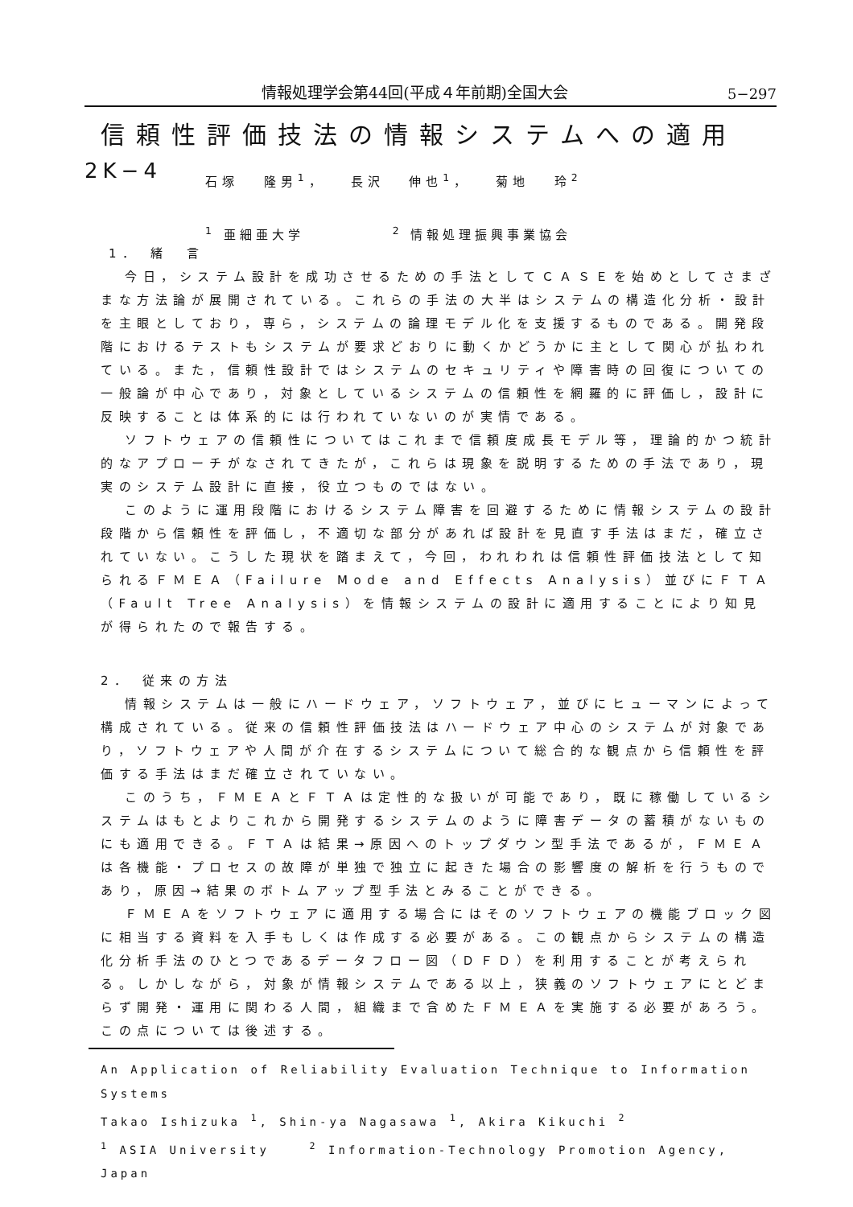情報処理学会第44回(平成４年前期)全国大会 5−297
信頼性評価技法の情報システムへの適用
2K−4
石塚 隆男<sup>1</sup>， 長沢 伸也<sup>1</sup>， 菊地 玲<sup>2</sup>
<sup>1</sup> 亜細亜大学 <sup>2</sup> 情報処理振興事業協会
1． 緒　言
今日，システム設計を成功させるための手法としてＣＡＳＥを始めとしてさまざまな方法論が展開されている。これらの手法の大半はシステムの構造化分析・設計を主眼としており，専ら，システムの論理モデル化を支援するものである。開発段階におけるテストもシステムが要求どおりに動くかどうかに主として関心が払われている。また，信頼性設計ではシステムのセキュリティや障害時の回復についての一般論が中心であり，対象としているシステムの信頼性を網羅的に評価し，設計に反映することは体系的には行われていないのが実情である。
ソフトウェアの信頼性についてはこれまで信頼度成長モデル等，理論的かつ統計的なアプローチがなされてきたが，これらは現象を説明するための手法であり，現実のシステム設計に直接，役立つものではない。
このように運用段階におけるシステム障害を回避するために情報システムの設計段階から信頼性を評価し，不適切な部分があれば設計を見直す手法はまだ，確立されていない。こうした現状を踏まえて，今回，われわれは信頼性評価技法として知られるＦＭＥＡ（Failure Mode and Effects Analysis）並びにＦＴＡ（Fault Tree Analysis）を情報システムの設計に適用することにより知見が得られたので報告する。
2． 従来の方法
情報システムは一般にハードウェア，ソフトウェア，並びにヒューマンによって構成されている。従来の信頼性評価技法はハードウェア中心のシステムが対象であり，ソフトウェアや人間が介在するシステムについて総合的な観点から信頼性を評価する手法はまだ確立されていない。
このうち，ＦＭＥＡとＦＴＡは定性的な扱いが可能であり，既に稼働しているシステムはもとよりこれから開発するシステムのように障害データの蓄積がないものにも適用できる。ＦＴＡは結果→原因へのトップダウン型手法であるが，ＦＭＥＡは各機能・プロセスの故障が単独で独立に起きた場合の影響度の解析を行うものであり，原因→結果のボトムアップ型手法とみることができる。
ＦＭＥＡをソフトウェアに適用する場合にはそのソフトウェアの機能ブロック図に相当する資料を入手もしくは作成する必要がある。この観点からシステムの構造化分析手法のひとつであるデータフロー図（ＤＦＤ）を利用することが考えられる。しかしながら，対象が情報システムである以上，狭義のソフトウェアにとどまらず開発・運用に関わる人間，組織まで含めたＦＭＥＡを実施する必要があろう。この点については後述する。
An Application of Reliability Evaluation Technique to Information Systems
Takao Ishizuka <sup>1</sup>, Shin-ya Nagasawa <sup>1</sup>, Akira Kikuchi <sup>2</sup>
<sup>1</sup> ASIA University <sup>2</sup> Information-Technology Promotion Agency, Japan